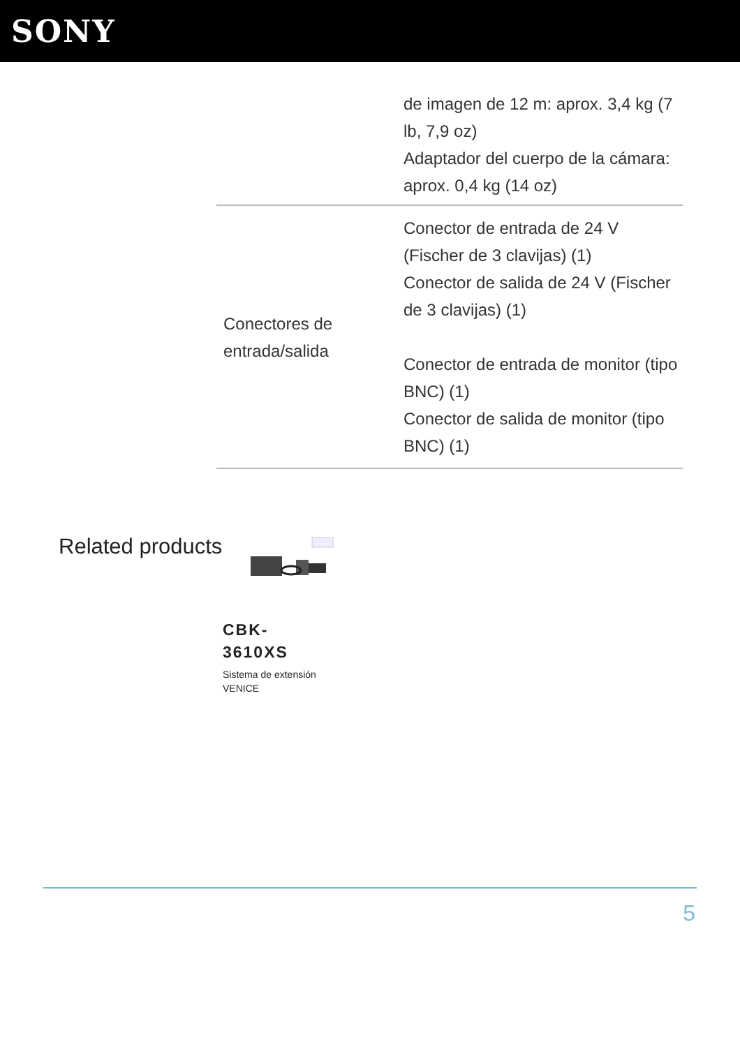SONY
| | de imagen de 12 m: aprox. 3,4 kg (7 lb, 7,9 oz) Adaptador del cuerpo de la cámara: aprox. 0,4 kg (14 oz) |
| Conectores de entrada/salida | Conector de entrada de 24 V (Fischer de 3 clavijas) (1) Conector de salida de 24 V (Fischer de 3 clavijas) (1) Conector de entrada de monitor (tipo BNC) (1) Conector de salida de monitor (tipo BNC) (1) |
Related products
CBK-
3610XS
Sistema de extensión VENICE
5